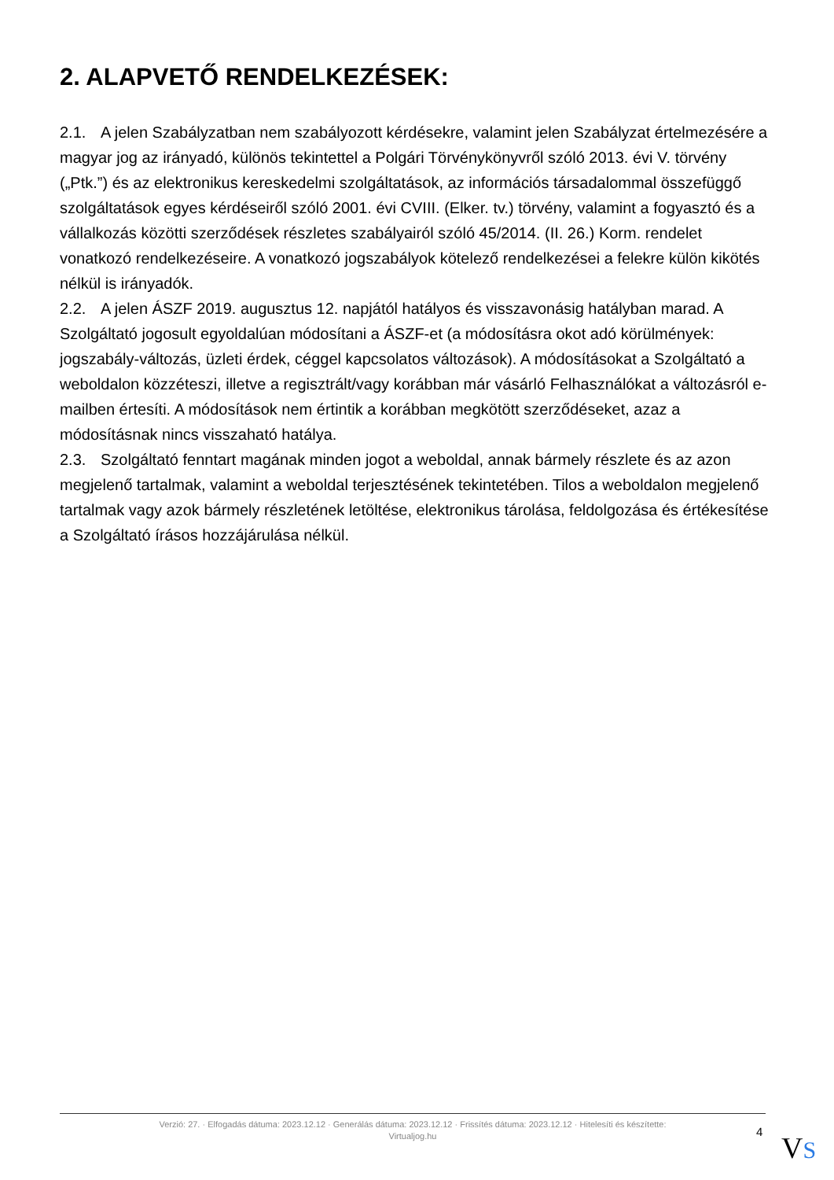2. ALAPVETŐ RENDELKEZÉSEK:
2.1. A jelen Szabályzatban nem szabályozott kérdésekre, valamint jelen Szabályzat értelmezésére a magyar jog az irányadó, különös tekintettel a Polgári Törvénykönyvről szóló 2013. évi V. törvény („Ptk.”) és az elektronikus kereskedelmi szolgáltatások, az információs társadalommal összefüggő szolgáltatások egyes kérdéseiről szóló 2001. évi CVIII. (Elker. tv.) törvény, valamint a fogyasztó és a vállalkozás közötti szerződések részletes szabályairól szóló 45/2014. (II. 26.) Korm. rendelet vonatkozó rendelkezéseire. A vonatkozó jogszabályok kötelező rendelkezései a felekre külön kikötés nélkül is irányadók.
2.2. A jelen ÁSZF 2019. augusztus 12. napjától hatályos és visszavonásig hatályban marad. A Szolgáltató jogosult egyoldalúan módosítani a ÁSZF-et (a módosításra okot adó körülmények: jogszabály-változás, üzleti érdek, céggel kapcsolatos változások). A módosításokat a Szolgáltató a weboldalon közzéteszi, illetve a regisztrált/vagy korábban már vásárló Felhasználókat a változásról e-mailben értesíti. A módosítások nem értintik a korábban megkötött szerződéseket, azaz a módosításnak nincs visszaható hatálya.
2.3. Szolgáltató fenntart magának minden jogot a weboldal, annak bármely részlete és az azon megjelenő tartalmak, valamint a weboldal terjesztésének tekintetében. Tilos a weboldalon megjelenő tartalmak vagy azok bármely részletének letöltése, elektronikus tárolása, feldolgozása és értékesítése a Szolgáltató írásos hozzájárulása nélkül.
Verzió: 27. · Elfogadás dátuma: 2023.12.12 · Generálás dátuma: 2023.12.12 · Frissítés dátuma: 2023.12.12 · Hitelesíti és készítette:
Virtualjog.hu
4 VS